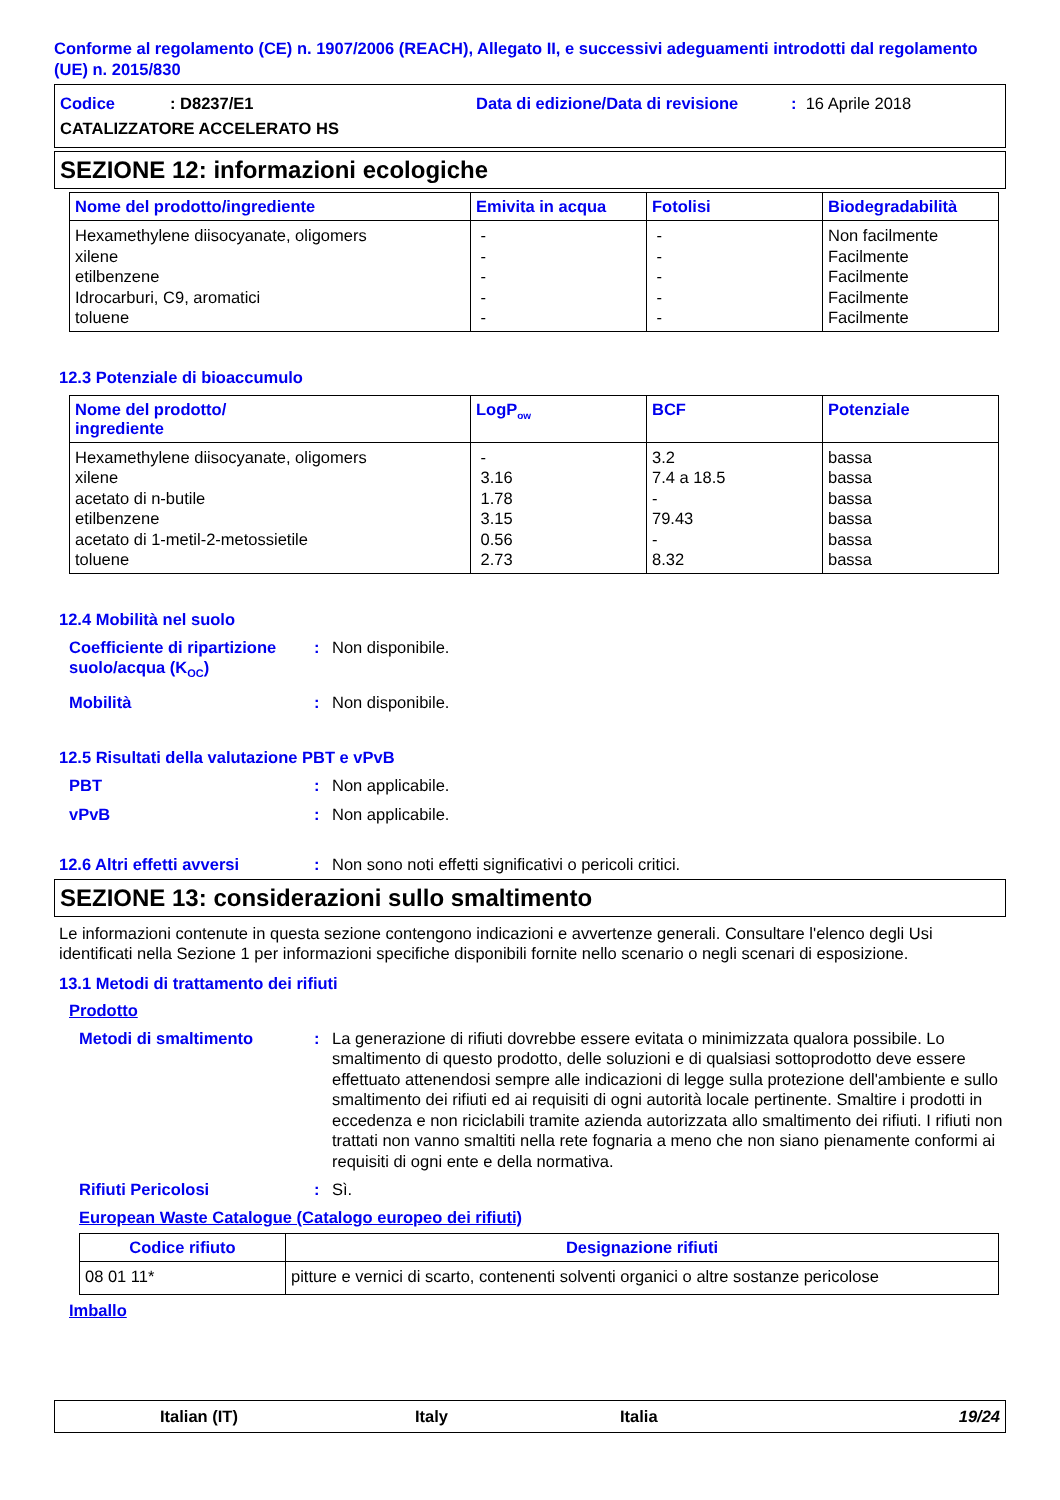Conforme al regolamento (CE) n. 1907/2006 (REACH), Allegato II, e successivi adeguamenti introdotti dal regolamento (UE) n. 2015/830
Codice: D8237/E1 Data di edizione/Data di revisione: 16 Aprile 2018
CATALIZZATORE ACCELERATO HS
SEZIONE 12: informazioni ecologiche
| Nome del prodotto/ingrediente | Emivita in acqua | Fotolisi | Biodegradabilità |
| --- | --- | --- | --- |
| Hexamethylene diisocyanate, oligomers xilene etilbenzene Idrocarburi, C9, aromatici | - - - - | - - - - | Non facilmente Facilmente Facilmente Facilmente |
| toluene | - | - | Facilmente |
12.3 Potenziale di bioaccumulo
| Nome del prodotto/ ingrediente | LogP<sub>ow</sub> | BCF | Potenziale |
| --- | --- | --- | --- |
| Hexamethylene diisocyanate, oligomers xilene acetato di n-butile etilbenzene acetato di 1-metil-2-metossietile | - 3.16 1.78 3.15 0.56 | 3.2 7.4 a 18.5 - 79.43 - | bassa bassa bassa bassa bassa |
| toluene | 2.73 | 8.32 | bassa |
12.4 Mobilità nel suolo
Coefficiente di ripartizione suolo/acqua (K<sub>OC</sub>): Non disponibile.
Mobilità: Non disponibile.
12.5 Risultati della valutazione PBT e vPvB
PBT: Non applicabile.
vPvB: Non applicabile.
12.6 Altri effetti avversi: Non sono noti effetti significativi o pericoli critici.
SEZIONE 13: considerazioni sullo smaltimento
Le informazioni contenute in questa sezione contengono indicazioni e avvertenze generali. Consultare l'elenco degli Usi identificati nella Sezione 1 per informazioni specifiche disponibili fornite nello scenario o negli scenari di esposizione.
13.1 Metodi di trattamento dei rifiuti
Prodotto
Metodi di smaltimento: La generazione di rifiuti dovrebbe essere evitata o minimizzata qualora possibile. Lo smaltimento di questo prodotto, delle soluzioni e di qualsiasi sottoprodotto deve essere effettuato attenendosi sempre alle indicazioni di legge sulla protezione dell'ambiente e sullo smaltimento dei rifiuti ed ai requisiti di ogni autorità locale pertinente. Smaltire i prodotti in eccedenza e non riciclabili tramite azienda autorizzata allo smaltimento dei rifiuti. I rifiuti non trattati non vanno smaltiti nella rete fognaria a meno che non siano pienamente conformi ai requisiti di ogni ente e della normativa.
Rifiuti Pericolosi: Sì.
European Waste Catalogue (Catalogo europeo dei rifiuti)
| Codice rifiuto | Designazione rifiuti |
| --- | --- |
| 08 01 11* | pitture e vernici di scarto, contenenti solventi organici o altre sostanze pericolose |
Imballo
Italian (IT) Italy Italia 19/24